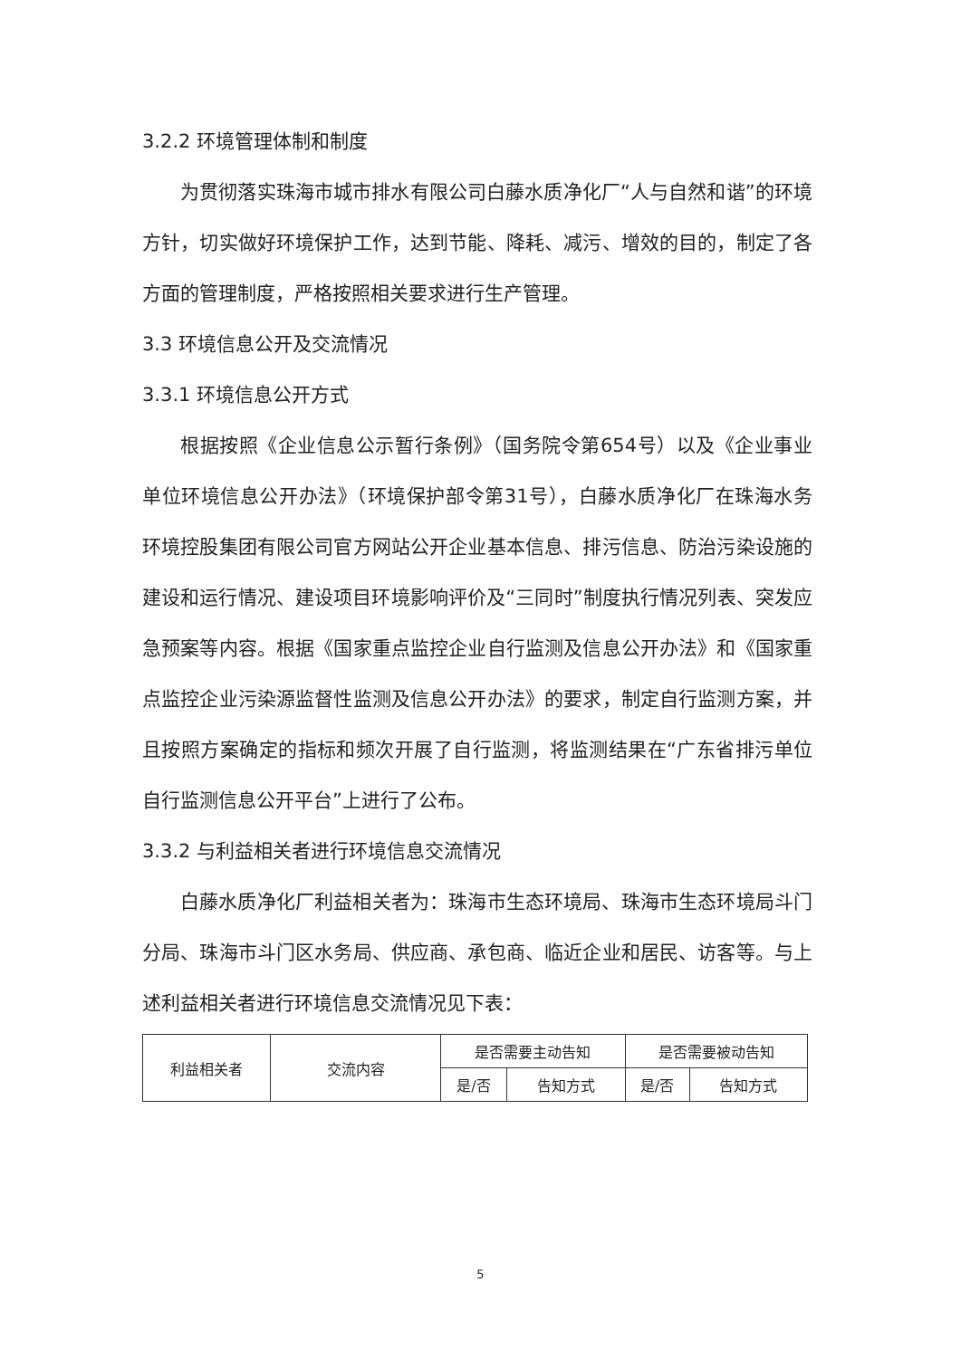3.2.2 环境管理体制和制度
为贯彻落实珠海市城市排水有限公司白藤水质净化厂“人与自然和谐”的环境方针，切实做好环境保护工作，达到节能、降耗、减污、增效的目的，制定了各方面的管理制度，严格按照相关要求进行生产管理。
3.3 环境信息公开及交流情况
3.3.1 环境信息公开方式
根据按照《企业信息公示暂行条例》（国务院令第654号）以及《企业事业单位环境信息公开办法》（环境保护部令第31号），白藤水质净化厂在珠海水务环境控股集团有限公司官方网站公开企业基本信息、排污信息、防治污染设施的建设和运行情况、建设项目环境影响评价及“三同时”制度执行情况列表、突发应急预案等内容。根据《国家重点监控企业自行监测及信息公开办法》和《国家重点监控企业污染源监督性监测及信息公开办法》的要求，制定自行监测方案，并且按照方案确定的指标和频次开展了自行监测，将监测结果在“广东省排污单位自行监测信息公开平台”上进行了公布。
3.3.2 与利益相关者进行环境信息交流情况
白藤水质净化厂利益相关者为：珠海市生态环境局、珠海市生态环境局斗门分局、珠海市斗门区水务局、供应商、承包商、临近企业和居民、访客等。与上述利益相关者进行环境信息交流情况见下表：
| 利益相关者 | 交流内容 | 是否需要主动告知 | | 是否需要被动告知 | |
| --- | --- | --- | --- | --- | --- |
| | | 是/否 | 告知方式 | 是/否 | 告知方式 |
5